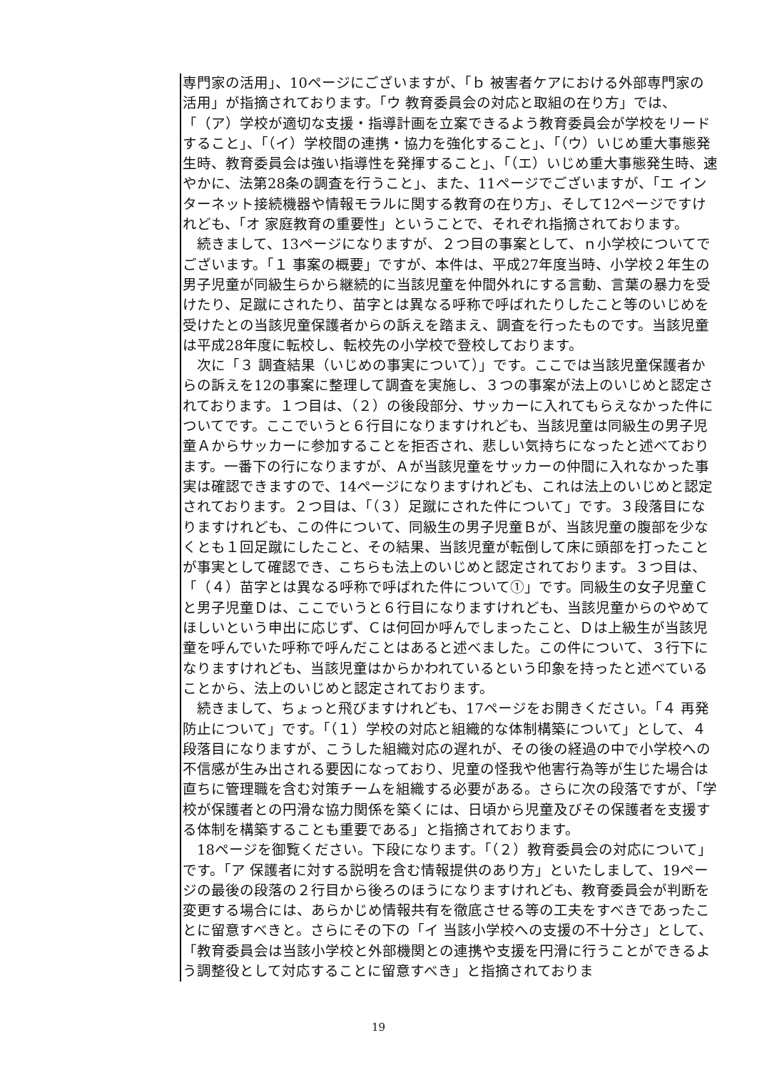専門家の活用」、10ページにございますが、「ｂ 被害者ケアにおける外部専門家の活用」が指摘されております。「ウ 教育委員会の対応と取組の在り方」では、「（ア）学校が適切な支援・指導計画を立案できるよう教育委員会が学校をリードすること」、「（イ）学校間の連携・協力を強化すること」、「（ウ）いじめ重大事態発生時、教育委員会は強い指導性を発揮すること」、「（エ）いじめ重大事態発生時、速やかに、法第28条の調査を行うこと」、また、11ページでございますが、「エ インターネット接続機器や情報モラルに関する教育の在り方」、そして12ページですけれども、「オ 家庭教育の重要性」ということで、それぞれ指摘されております。
　続きまして、13ページになりますが、２つ目の事案として、ｎ小学校についてでございます。「１ 事案の概要」ですが、本件は、平成27年度当時、小学校２年生の男子児童が同級生らから継続的に当該児童を仲間外れにする言動、言葉の暴力を受けたり、足蹴にされたり、苗字とは異なる呼称で呼ばれたりしたこと等のいじめを受けたとの当該児童保護者からの訴えを踏まえ、調査を行ったものです。当該児童は平成28年度に転校し、転校先の小学校で登校しております。
　次に「３ 調査結果（いじめの事実について）」です。ここでは当該児童保護者からの訴えを12の事案に整理して調査を実施し、３つの事案が法上のいじめと認定されております。１つ目は、（２）の後段部分、サッカーに入れてもらえなかった件についてです。ここでいうと６行目になりますけれども、当該児童は同級生の男子児童Ａからサッカーに参加することを拒否され、悲しい気持ちになったと述べております。一番下の行になりますが、Ａが当該児童をサッカーの仲間に入れなかった事実は確認できますので、14ページになりますけれども、これは法上のいじめと認定されております。２つ目は、「（３）足蹴にされた件について」です。３段落目になりますけれども、この件について、同級生の男子児童Ｂが、当該児童の腹部を少なくとも１回足蹴にしたこと、その結果、当該児童が転倒して床に頭部を打ったことが事実として確認でき、こちらも法上のいじめと認定されております。３つ目は、「（４）苗字とは異なる呼称で呼ばれた件について①」です。同級生の女子児童Ｃと男子児童Ｄは、ここでいうと６行目になりますけれども、当該児童からのやめてほしいという申出に応じず、Ｃは何回か呼んでしまったこと、Ｄは上級生が当該児童を呼んでいた呼称で呼んだことはあると述べました。この件について、３行下になりますけれども、当該児童はからかわれているという印象を持ったと述べていることから、法上のいじめと認定されております。
　続きまして、ちょっと飛びますけれども、17ページをお開きください。「４ 再発防止について」です。「（１）学校の対応と組織的な体制構築について」として、４段落目になりますが、こうした組織対応の遅れが、その後の経過の中で小学校への不信感が生み出される要因になっており、児童の怪我や他害行為等が生じた場合は直ちに管理職を含む対策チームを組織する必要がある。さらに次の段落ですが、「学校が保護者との円滑な協力関係を築くには、日頃から児童及びその保護者を支援する体制を構築することも重要である」と指摘されております。
　18ページを御覧ください。下段になります。「（２）教育委員会の対応について」です。「ア 保護者に対する説明を含む情報提供のあり方」といたしまして、19ページの最後の段落の２行目から後ろのほうになりますけれども、教育委員会が判断を変更する場合には、あらかじめ情報共有を徹底させる等の工夫をすべきであったことに留意すべきと。さらにその下の「イ 当該小学校への支援の不十分さ」として、「教育委員会は当該小学校と外部機関との連携や支援を円滑に行うことができるよう調整役として対応することに留意すべき」と指摘されておりま
19